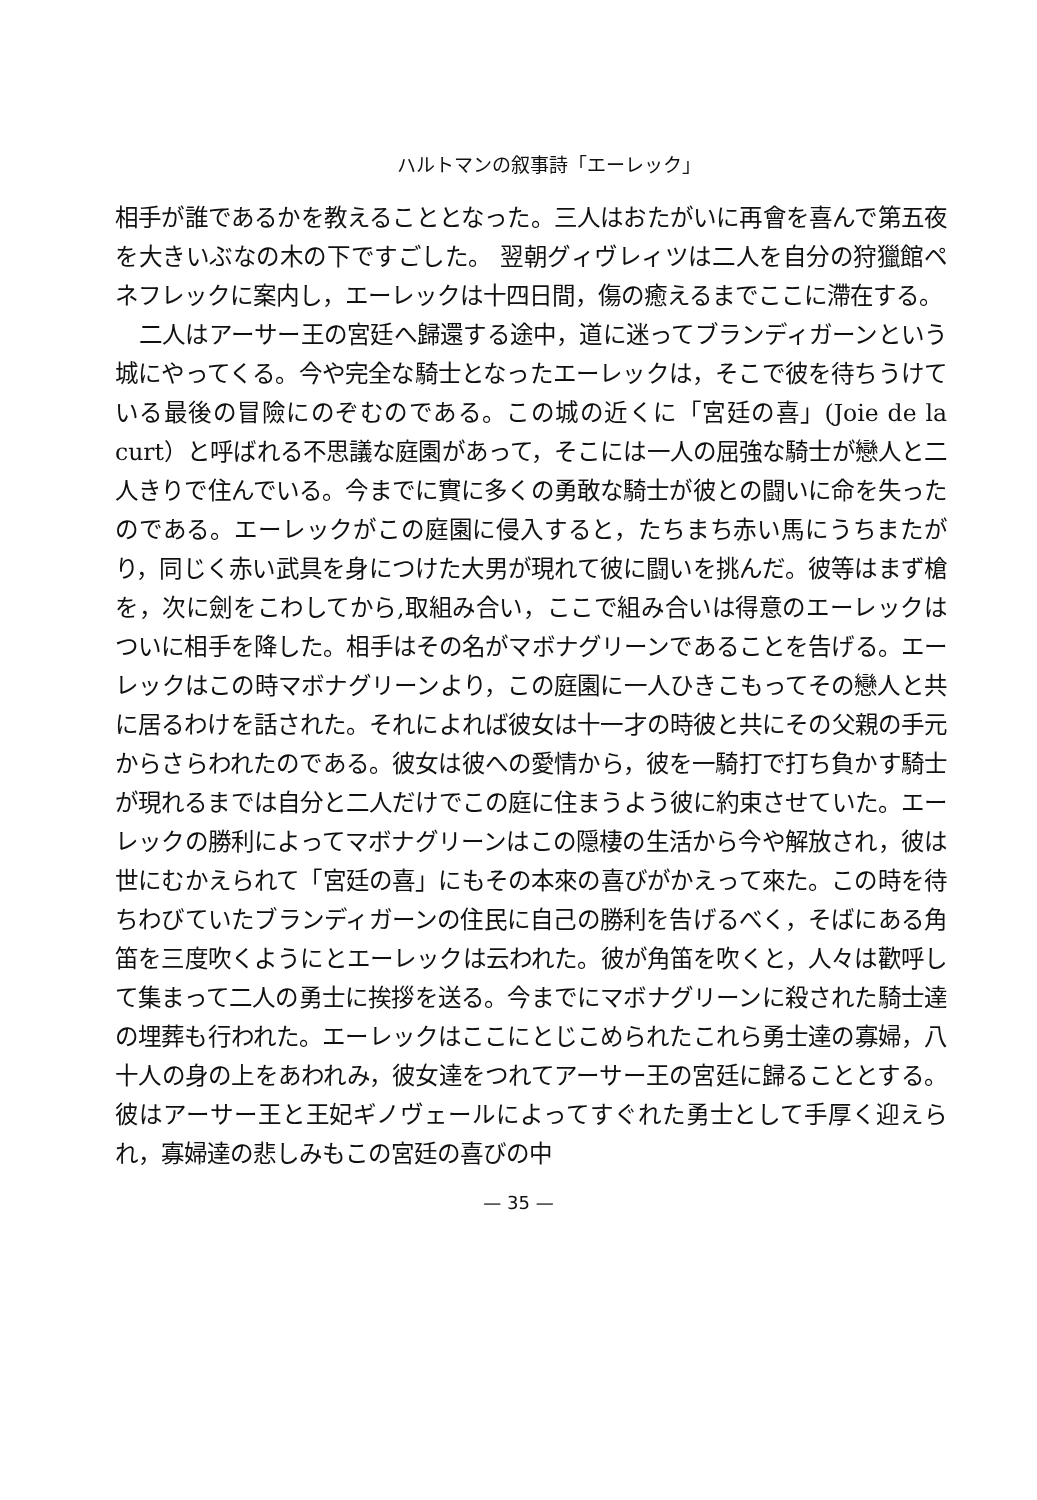ハルトマンの叙事詩「エーレック」
相手が誰であるかを教えることとなった。三人はおたがいに再會を喜んで第五夜を大きいぶなの木の下ですごした。 翌朝グィヴレィツは二人を自分の狩獵館ペネフレックに案内し，エーレックは十四日間，傷の癒えるまでここに滯在する。
二人はアーサー王の宮廷へ歸還する途中，道に迷ってブランディガーンという城にやってくる。今や完全な騎士となったエーレックは，そこで彼を待ちうけている最後の冒險にのぞむのである。この城の近くに「宮廷の喜」(Joie de la curt）と呼ばれる不思議な庭園があって，そこには一人の屈強な騎士が戀人と二人きりで住んでいる。今までに實に多くの勇敢な騎士が彼との闘いに命を失ったのである。エーレックがこの庭園に侵入すると，たちまち赤い馬にうちまたがり，同じく赤い武具を身につけた大男が現れて彼に闘いを挑んだ。彼等はまず槍を，次に劍をこわしてから,取組み合い，ここで組み合いは得意のエーレックはついに相手を降した。相手はその名がマボナグリーンであることを告げる。エーレックはこの時マボナグリーンより，この庭園に一人ひきこもってその戀人と共に居るわけを話された。それによれば彼女は十一才の時彼と共にその父親の手元からさらわれたのである。彼女は彼への愛情から，彼を一騎打で打ち負かす騎士が現れるまでは自分と二人だけでこの庭に住まうよう彼に約束させていた。エーレックの勝利によってマボナグリーンはこの隠棲の生活から今や解放され，彼は世にむかえられて「宮廷の喜」にもその本來の喜びがかえって來た。この時を待ちわびていたブランディガーンの住民に自己の勝利を告げるべく，そばにある角笛を三度吹くようにとエーレックは云われた。彼が角笛を吹くと，人々は歡呼して集まって二人の勇士に挨拶を送る。今までにマボナグリーンに殺された騎士達の埋葬も行われた。エーレックはここにとじこめられたこれら勇士達の寡婦，八十人の身の上をあわれみ，彼女達をつれてアーサー王の宮廷に歸ることとする。彼はアーサー王と王妃ギノヴェールによってすぐれた勇士として手厚く迎えられ，寡婦達の悲しみもこの宮廷の喜びの中
— 35 —